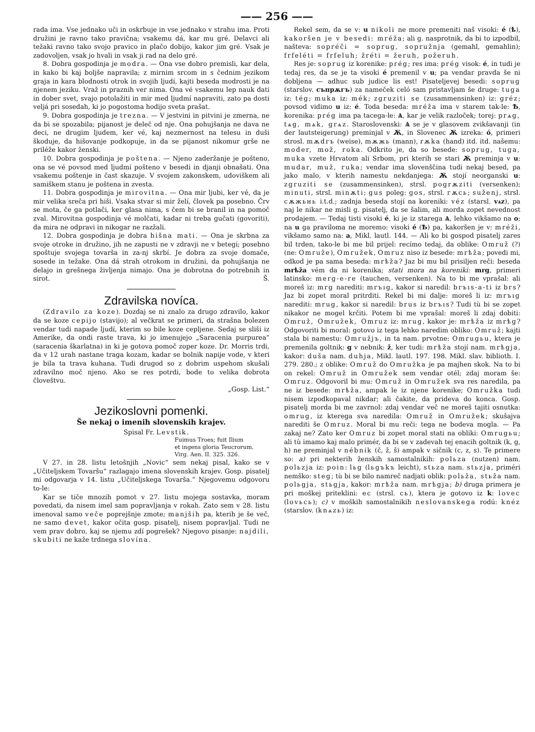—— 256 ——
rada ima. Vse jednako uči in oskrbuje in vse jednako v strahu ima. Proti družini je ravno tako pravična; vsakemu dá, kar mu gré. Delavci ali težaki ravno tako svojo pravico in plačo dobijo, kakor jim gré. Vsak je zadovoljen, vsak jo hvali in vsak ji rad na delo gré.
8. Dobra gospodinja je modra. — Ona vse dobro premisli, kar dela, in kako bi kaj boljše napravila; z mirnim srcom in s čednim jezikom graja in kara blodnosti otrok in svojih ljudí, kajti beseda modrosti je na njenem jeziku. Vraž in praznih ver nima. Ona vé vsakemu lep nauk dati in dober svet, svajo potolažiti in mir med ljudmí napraviti, zato pa dosti veljá pri sosedah, ki jo pogostoma hodijo sveta prašat.
9. Dobra gospodinja je trezna. — V jestvini in pitvini je zmerna, ne da bi se spozabila; pijanost je deleč od nje. Ona pohujšanja ne dava ne deci, ne drugim ljudem, ker vé, kaj nezmernost na telesu in duši škoduje, da hišovanje podkopuje, in da se pijanost nikomur grše ne priléže kakor ženski.
10. Dobra gospodinja je poštena. — Njeno zaderžanje je pošteno, ona se vé povsod med ljudmí pošteno v besedi in djanji obnašati. Ona vsakemu poštenje in čast skazuje. V svojem zakonskem, udoviškem ali samiškem stanu je poštena in zvesta.
11. Dobra gospodinja je mirovitna. — Ona mir ljubi, ker vé, da je mir velika sreča pri hiši. Vsaka stvar si mir želí, človek pa posebno. Črv se mota, če ga potlači, ker glasa nima, s čem bi se branil in na pomoč zval. Mirovitna gospodinja vé molčati, kadar ni treba gučati (govoriti), da mira ne odpravi in nikogar ne razžali.
12. Dobra gospodinja je dobra hišna mati. — Ona je skrbna za svoje otroke in družino, jih ne zapusti ne v zdravji ne v betegi; posebno spoštuje svojega tovarša in za-nj skrbí. Je dobra za svoje domače, sosede in težake. Ona dá strah otrokom in družini, da pohujšanja ne delajo in grešnega življenja nimajo. Ona je dobrotna do potrebnih in sirot. Š.
Zdravilska novíca.
(Zdravilo za koze). Dozdaj se ni znalo za drugo zdravilo, kakor da se koze cepijo (stavijo); al večkrat se primeri, da strašna bolezen vendar tudi napade ljudí, kterim so bile koze cepljene. Sedaj se sliši iz Amerike, da ondi raste trava, ki jo imenujejo „Saracenia purpurea“ (saracenia škarlatna) in ki je gotova pomoč zoper koze. Dr. Morris trdi, da v 12 urah nastane traga kozam, kadar se bolnik napije vode, v kteri je bila ta trava kuhana. Tudi drugod so z dobrim uspehom skušali zdravilno moč njeno. Ako se res potrdi, bode to velika dobrota človeštvu.
„Gosp. List.“
Jezikoslovni pomenki.
Še nekaj o imenih slovenskih krajev.
Spisal Fr. Levstik.
Fuimus Troes; fuit Ilium
et ingens gloria Teucrorum.
Virg. Aen. II. 325. 326.
V 27. in 28. listu letošnjih „Novic“ sem nekaj pisal, kako se v „Učiteljskem Tovaršu“ razlagajo imena slovenskih krajev. Gosp. pisatelj mi odgovarja v 14. listu „Učiteljskega Tovarša.“ Njegovemu odgovoru to-le:
Kar se tiče mnozih pomot v 27. listu mojega sostavka, moram povedati, da nisem imel sam popravljanja v rokah. Zato sem v 28. listu imenoval samo veče poprejšnje zmote; manjših pa, kterih je še več, ne samo devet, kakor očita gosp. pisatelj, nisem popravljal. Tudi ne vem prav dobro, kaj se njemu zdí pogrešek? Njegovo pisanje: najdili, skubiti ne kaže trdnega slovína.
Rekel sem, da se v: u nikoli ne more premeniti naš visoki: é (ѣ), kakoršen je v besedi: mréža; ali g. nasprotnik, da bi to izpodbil, našteva: sopréči = soprug, sopružnja (gemahl, gemahlin); frfeléti = frfeluh; žréti = žeruh, požeruh.
Res je: soprug iz korenike: prég; res ima: prég visok: é, in tudi je tedaj res, da se je ta visoki é premenil v u; pa vendar pravda še ni dobljena — adhuc sub judice lis est! Pisateljevej besedi: soprug (starslov. съпрѫгъ) za nameček celó sam pristavljam še druge: tuga iz: tég; muka iz: mék; zgruziti se (zusammensinken) iz: gréz; povsod vidimo u iz: é. Toda beseda: mréža ima v starem tak-le: Ѣ, korenika: prég ima pa tacega-le: Ѧ, kar je velik razloček; torej: prѧg, tѧg, mѧk, grѧz. Staroslovenski: Ѧ se je v glasovem zvikšavanji (in der lautsteigerung) preminjal v Ѫ, in Slovenec Ѫ izreka: ó, primeri strosl. mѫdrъ (weise), mѫжь (mann), rѫka (hand) itd. itd. našemu: moder, mož, roka. Odkrito je, da so besede: soprug, tuga, muka vzete Hrvatom ali Srbom, pri kterih se stari Ѫ preminja v u: mudar, muž, ruka; vendar ima slovenščina tudi nekaj besed, pa jako malo, v kterih namestu nekdanjega: Ѫ stojí neorganski u: zgruziti se (zusammensinken), strsl. pogrѫziti (versenken); minuti, strsl. minѫti; gus poleg: gos, strsl. гѫсь; suženj, strsl. сѫжьнь i.t.d.; zadnja beseda stojí na koreniki: véz (starsl. vѧz), pa naj le nikar ne misli g. pisatelj, da se šalim, ali morda zopet nevednost prodajem. — Tedaj tisti visoki é, ki je iz starega Ѧ, lehko vikšamo na o; na u ga praviloma ne moremo: visoki é (Ѣ) pa, kakoršen je v: mréži, vikšamo samo na: a, Mikl. lautl. 144. — Ali ko bi gospod pisatelj zares bil trden, tako-le bi me bil prijel: recímo tedaj, da oblike: Omruž (?) (ne: Omruže), Omružek, Omruz niso iz besede: mrѣža; povedi mi, odkod je pa sama beseda: mrѣža? Jaz bi mu bil prisiljen reči: beseda mrѣža vém da ni korenika; stati mora na koreniki: mrg, primeri latinsko: merg-e-re (tauchen, versenken). Na to bi me vprašal: ali moreš iz: mrg narediti: mrъıg, kakor si naredil: brъıs-a-ti iz brs? Jaz bi zopet moral pritrditi. Rekel bi mi dalje: moreš li iz: mrъıg narediti: mrug, kakor si naredil: brus iz brъıs? Tudi tù bi se zopet nikakor ne mogel krčiti. Potem bi me vprašal: moreš li zdaj dobiti: Omruž, Omružek, Omruz iz: mrug, kakor je: mrѣža iz mrѣg? Odgovoriti bi moral: gotovo iz tega lehko naredim obliko: Omruž; kajti stala bi namestu: Omružjъ, in ta nam. prvotne: Omrugьu, ktera je premenila goltnik: g v nebnik: ž, ker tudi: mrѣža stojí nam. mrѣgja, kakor: duša nam. duhja, Mikl. lautl. 197. 198. Mikl. slav. biblioth. I. 279. 280.; z oblike: Omruž do Omružka je pa majhen skok. Na to bi on rekel: Omruž in Omružek sem vendar otél; zdaj moram še: Omruz. Odgovoril bi mu: Omruž in Omružek sva res naredila, pa ne iz besede: mrѣža, ampak le iz njene korenike; Omružka tudi nisem izpodkopaval nikdar; ali čakite, da prideva do konca. Gosp. pisatelj morda bi me zavrnol: zdaj vendar več ne moreš tajiti osnutka: omrug, iz kterega sva naredila: Omruž in Omružek; skušajva narediti še Omruz. Moral bi mu reči: tega ne bodeva mogla. — Pa zakaj ne? Zato ker Omruz bi zopet moral stati na obliki: Omrugьu; ali tù imamo kaj malo primér, da bi se v zadevah tej enacih goltnik (k, g, h) ne preminjal v nébnik (č, ž, š) ampak v sičnik (c, z, s). Te primere so: a) pri nekterih ženskih samostalnikih: polьza (nutzen) nam. polьzja iz: poin: lьg (lьgъkъ leicht), stьza nam. stьzja, priméri nemško: steg; tù bi se bilo namreč nadjati oblik: polьža, stьža nam. polьgja, stьgja, kakor: mrѣža nam. mrѣgja; b) druga primera je pri moškej priteklini: ec (strsl. сь), ktera je gotovo iz k: lovec (lovьсь); c) v moških samostalnikih neslovanskega rodú: knéz (starslov. (knѧzь) iz: